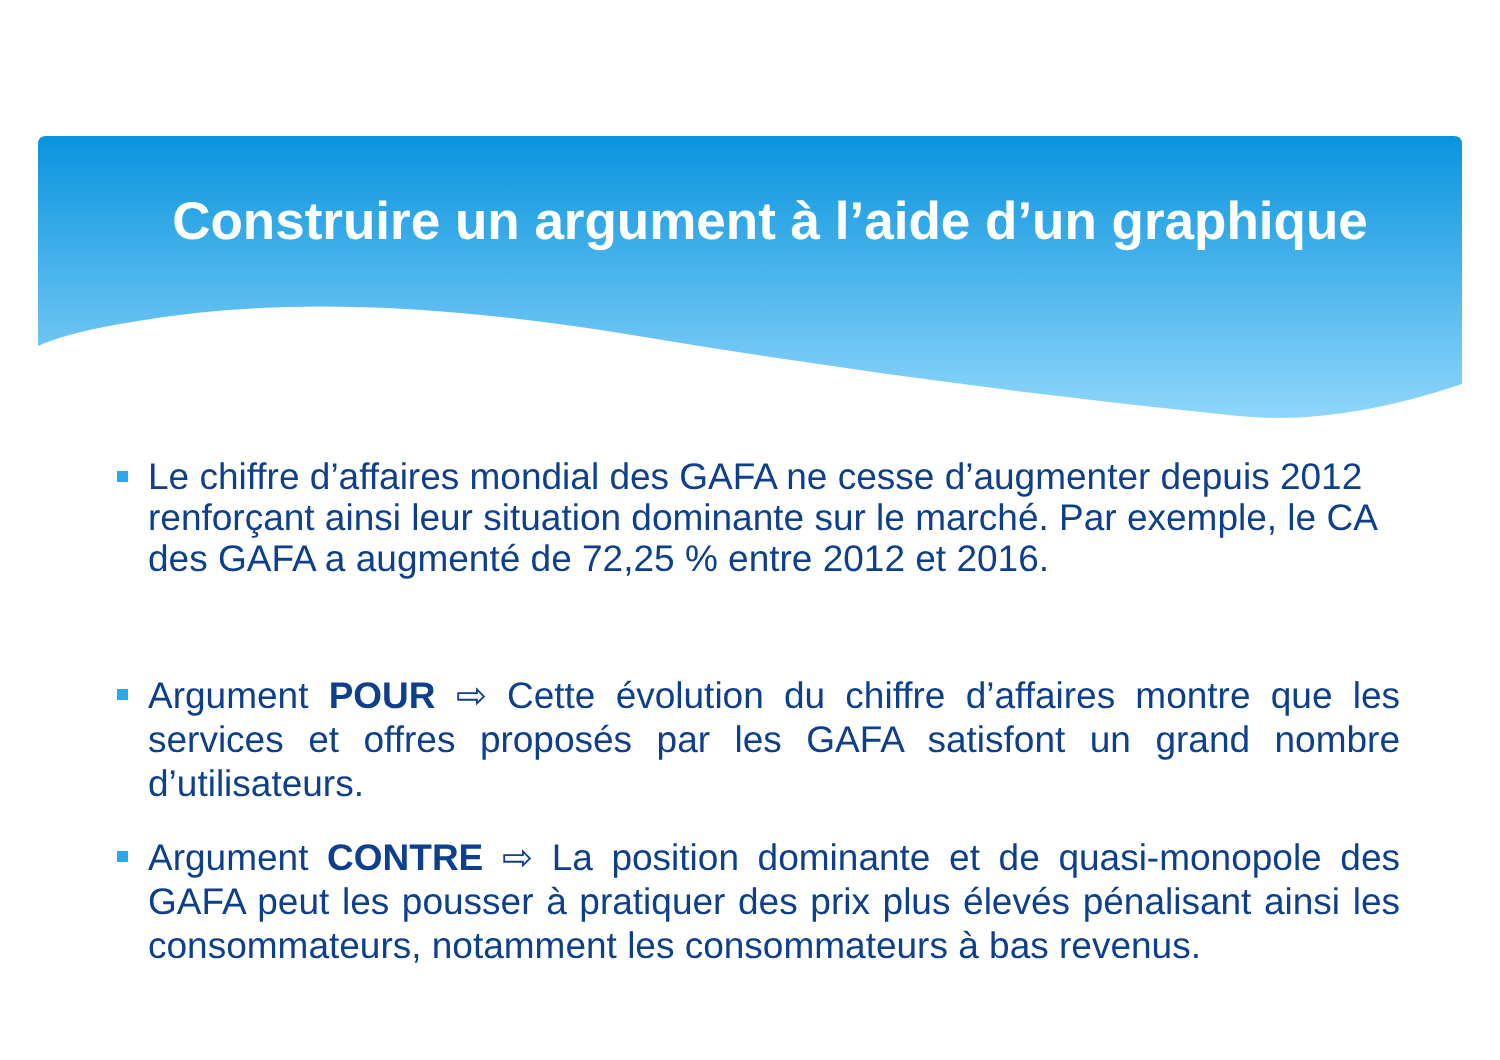Construire un argument à l’aide d’un graphique
Le chiffre d’affaires mondial des GAFA ne cesse d’augmenter depuis 2012 renforçant ainsi leur situation dominante sur le marché. Par exemple, le CA des GAFA a augmenté de 72,25 % entre 2012 et 2016.
Argument POUR ⇨ Cette évolution du chiffre d’affaires montre que les services et offres proposés par les GAFA satisfont un grand nombre d’utilisateurs.
Argument CONTRE ⇨ La position dominante et de quasi-monopole des GAFA peut les pousser à pratiquer des prix plus élevés pénalisant ainsi les consommateurs, notamment les consommateurs à bas revenus.